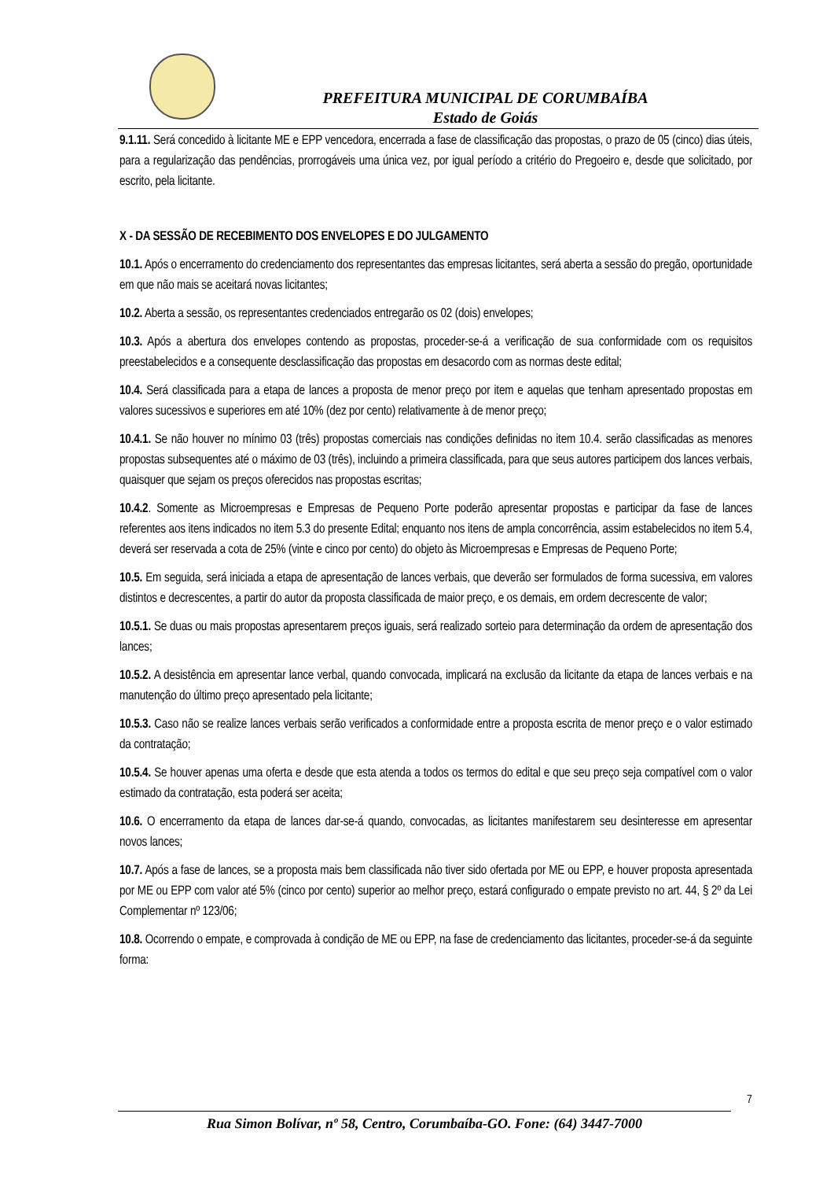PREFEITURA MUNICIPAL DE CORUMBAÍBA
Estado de Goiás
9.1.11. Será concedido à licitante ME e EPP vencedora, encerrada a fase de classificação das propostas, o prazo de 05 (cinco) dias úteis, para a regularização das pendências, prorrogáveis uma única vez, por igual período a critério do Pregoeiro e, desde que solicitado, por escrito, pela licitante.
X - DA SESSÃO DE RECEBIMENTO DOS ENVELOPES E DO JULGAMENTO
10.1. Após o encerramento do credenciamento dos representantes das empresas licitantes, será aberta a sessão do pregão, oportunidade em que não mais se aceitará novas licitantes;
10.2. Aberta a sessão, os representantes credenciados entregarão os 02 (dois) envelopes;
10.3. Após a abertura dos envelopes contendo as propostas, proceder-se-á a verificação de sua conformidade com os requisitos preestabelecidos e a consequente desclassificação das propostas em desacordo com as normas deste edital;
10.4. Será classificada para a etapa de lances a proposta de menor preço por item e aquelas que tenham apresentado propostas em valores sucessivos e superiores em até 10% (dez por cento) relativamente à de menor preço;
10.4.1. Se não houver no mínimo 03 (três) propostas comerciais nas condições definidas no item 10.4. serão classificadas as menores propostas subsequentes até o máximo de 03 (três), incluindo a primeira classificada, para que seus autores participem dos lances verbais, quaisquer que sejam os preços oferecidos nas propostas escritas;
10.4.2. Somente as Microempresas e Empresas de Pequeno Porte poderão apresentar propostas e participar da fase de lances referentes aos itens indicados no item 5.3 do presente Edital; enquanto nos itens de ampla concorrência, assim estabelecidos no item 5.4, deverá ser reservada a cota de 25% (vinte e cinco por cento) do objeto às Microempresas e Empresas de Pequeno Porte;
10.5. Em seguida, será iniciada a etapa de apresentação de lances verbais, que deverão ser formulados de forma sucessiva, em valores distintos e decrescentes, a partir do autor da proposta classificada de maior preço, e os demais, em ordem decrescente de valor;
10.5.1. Se duas ou mais propostas apresentarem preços iguais, será realizado sorteio para determinação da ordem de apresentação dos lances;
10.5.2. A desistência em apresentar lance verbal, quando convocada, implicará na exclusão da licitante da etapa de lances verbais e na manutenção do último preço apresentado pela licitante;
10.5.3. Caso não se realize lances verbais serão verificados a conformidade entre a proposta escrita de menor preço e o valor estimado da contratação;
10.5.4. Se houver apenas uma oferta e desde que esta atenda a todos os termos do edital e que seu preço seja compatível com o valor estimado da contratação, esta poderá ser aceita;
10.6. O encerramento da etapa de lances dar-se-á quando, convocadas, as licitantes manifestarem seu desinteresse em apresentar novos lances;
10.7. Após a fase de lances, se a proposta mais bem classificada não tiver sido ofertada por ME ou EPP, e houver proposta apresentada por ME ou EPP com valor até 5% (cinco por cento) superior ao melhor preço, estará configurado o empate previsto no art. 44, § 2º da Lei Complementar nº 123/06;
10.8. Ocorrendo o empate, e comprovada à condição de ME ou EPP, na fase de credenciamento das licitantes, proceder-se-á da seguinte forma:
7
Rua Simon Bolívar, nº 58, Centro, Corumbaíba-GO. Fone: (64) 3447-7000